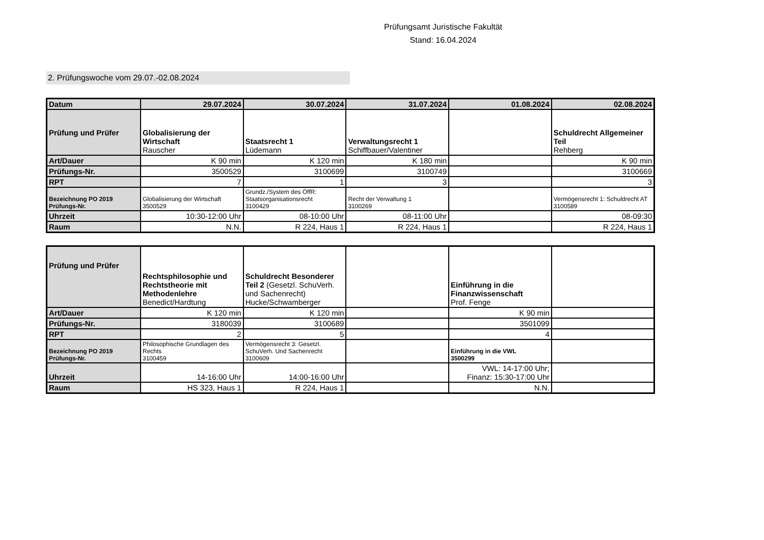Prüfungsamt Juristische Fakultät
Stand: 16.04.2024
2. Prüfungswoche vom 29.07.-02.08.2024
| Datum | 29.07.2024 | 30.07.2024 | 31.07.2024 | 01.08.2024 | 02.08.2024 |
| Prüfung und Prüfer | Globalisierung der Wirtschaft Rauscher | Staatsrecht 1 Lüdemann | Verwaltungsrecht 1 Schiffbauer/Valentiner | | Schuldrecht Allgemeiner Teil Rehberg |
| Art/Dauer | K 90 min | K 120 min | K 180 min | | K 90 min |
| Prüfungs-Nr. | 3500529 | 3100699 | 3100749 | | 3100669 |
| RPT | 7 | 1 | 3 | | 3 |
| Bezeichnung PO 2019 Prüfungs-Nr. | Globalisierung der Wirtschaft 3500529 | Grundz./System des ÖffR: Staatsorganisationsrecht 3100429 | Recht der Verwaltung 1 3100269 | | Vermögensrecht 1: Schuldrecht AT 3100589 |
| Uhrzeit | 10:30-12:00 Uhr | 08-10:00 Uhr | 08-11:00 Uhr | | 08-09:30 |
| Raum | N.N. | R 224, Haus 1 | R 224, Haus 1 | | R 224, Haus 1 |
| Prüfung und Prüfer | Rechtsphilosophie und Rechtstheorie mit Methodenlehre Benedict/Hardtung | Schuldrecht Besonderer Teil 2 (Gesetzl. SchuVerh. und Sachenrecht) Hucke/Schwamberger | | Einführung in die Finanzwissenschaft Prof. Fenge | |
| Art/Dauer | K 120 min | K 120 min | | K 90 min | |
| Prüfungs-Nr. | 3180039 | 3100689 | | 3501099 | |
| RPT | 2 | 5 | | 4 | |
| Bezeichnung PO 2019 Prüfungs-Nr. | Philosophische Grundlagen des Rechts 3100459 | Vermögensrecht 3: Gesetzl. SchuVerh. Und Sachenrecht 3100609 | | Einführung in die VWL 3500299 | |
| Uhrzeit | 14-16:00 Uhr | 14:00-16:00 Uhr | | VWL: 14-17:00 Uhr; Finanz: 15:30-17:00 Uhr | |
| Raum | HS 323, Haus 1 | R 224, Haus 1 | | N.N. | |